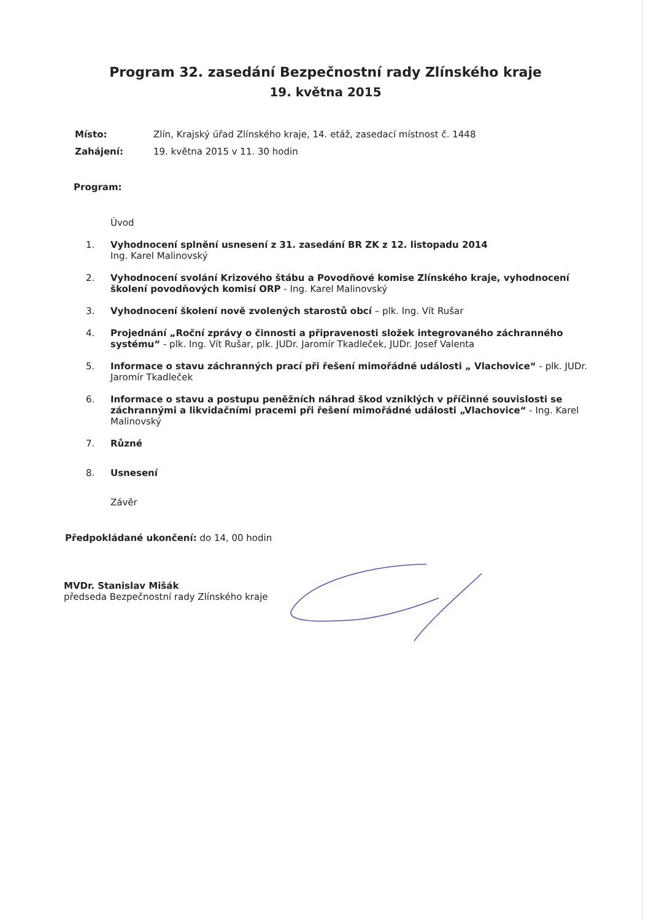Program 32. zasedání Bezpečnostní rady Zlínského kraje
19. května 2015
Místo: Zlín, Krajský úřad Zlínského kraje, 14. etáž, zasedací místnost č. 1448
Zahájení: 19. května 2015 v 11. 30 hodin
Program:
Úvod
1. Vyhodnocení splnění usnesení z 31. zasedání BR ZK z 12. listopadu 2014
Ing. Karel Malinovský
2. Vyhodnocení svolání Krizového štábu a Povodňové komise Zlínského kraje, vyhodnocení školení povodňových komisí ORP - Ing. Karel Malinovský
3. Vyhodnocení školení nově zvolených starostů obcí – plk. Ing. Vít Rušar
4. Projednání „Roční zprávy o činnosti a připravenosti složek integrovaného záchranného systému“ - plk. Ing. Vít Rušar, plk. JUDr. Jaromír Tkadleček, JUDr. Josef Valenta
5. Informace o stavu záchranných prací při řešení mimořádné události „ Vlachovice“ - plk. JUDr. Jaromír Tkadleček
6. Informace o stavu a postupu peněžních náhrad škod vzniklých v příčinné souvislosti se záchrannými a likvidačními pracemi při řešení mimořádné události „Vlachovice“ - Ing. Karel Malinovský
7. Různé
8. Usnesení
Závěr
Předpokládané ukončení: do 14, 00 hodin
MVDr. Stanislav Mišák
předseda Bezpečnostní rady Zlínského kraje